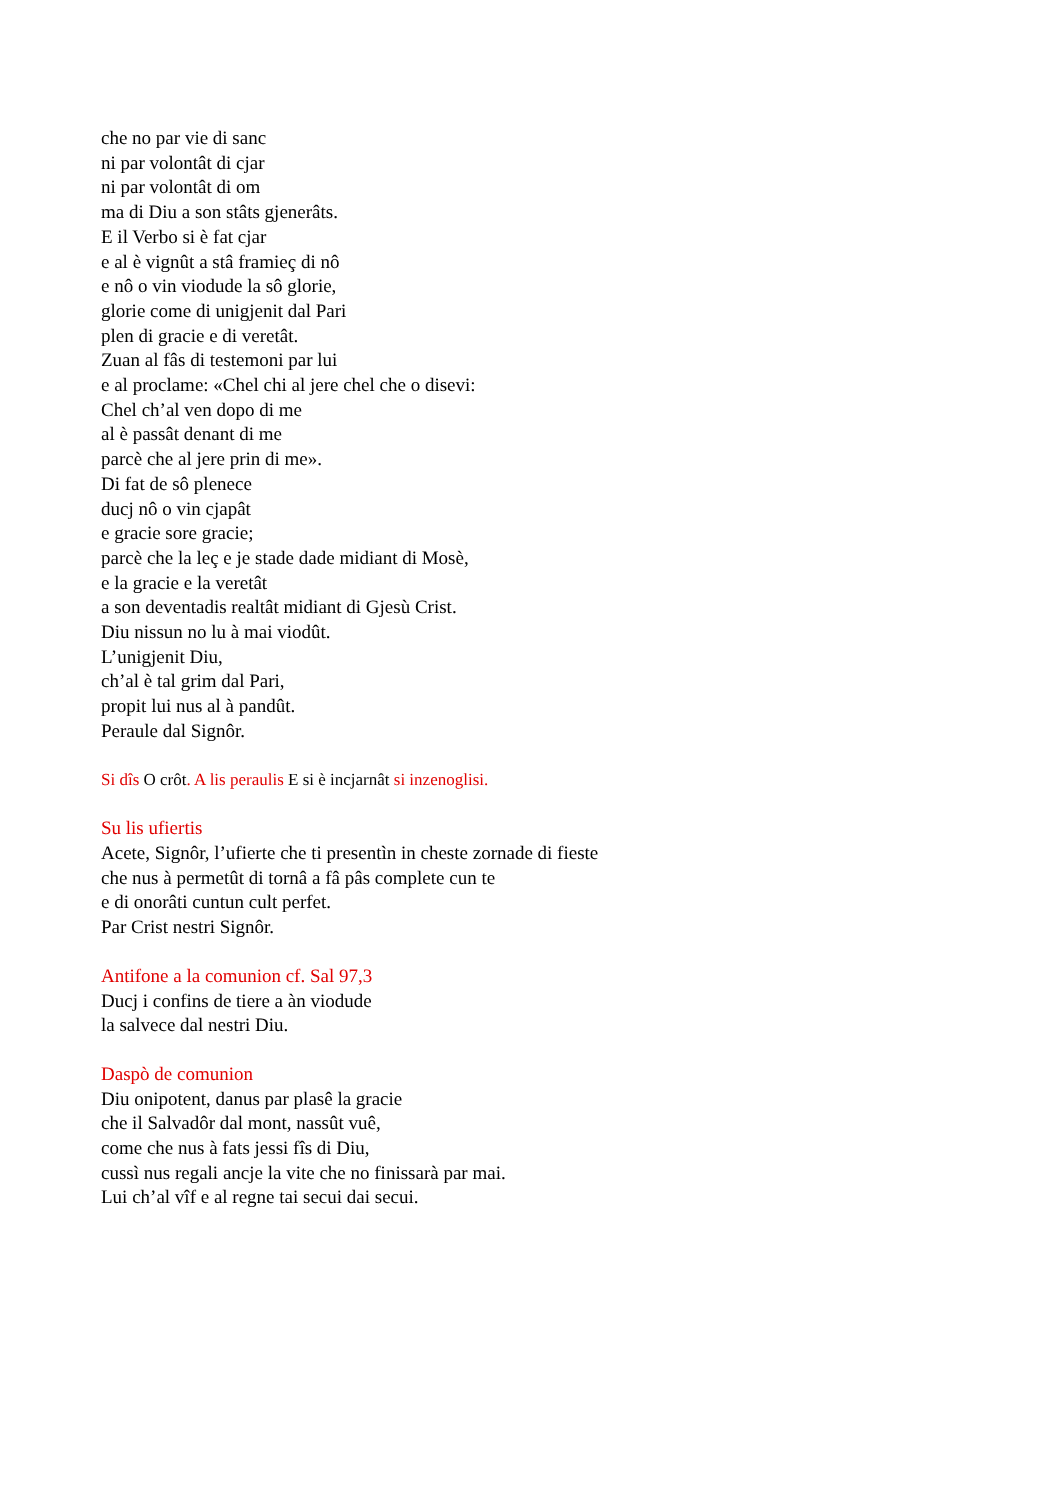che no par vie di sanc
ni par volontât di cjar
ni par volontât di om
ma di Diu a son stâts gjenerâts.
E il Verbo si è fat cjar
e al è vignût a stâ framieç di nô
e nô o vin viodude la sô glorie,
glorie come di unigjenit dal Pari
plen di gracie e di veretât.
Zuan al fâs di testemoni par lui
e al proclame: «Chel chi al jere chel che o disevi:
Chel ch’al ven dopo di me
al è passât denant di me
parcè che al jere prin di me».
Di fat de sô plenece
ducj nô o vin cjapât
e gracie sore gracie;
parcè che la leç e je stade dade midiant di Mosè,
e la gracie e la veretât
a son deventadis realtât midiant di Gjesù Crist.
Diu nissun no lu à mai viodût.
L’unigjenit Diu,
ch’al è tal grim dal Pari,
propit lui nus al à pandût.
Peraule dal Signôr.
Si dîs O crôt. A lis peraulis E si è incjarnât si inzenoglisi.
Su lis ufiertis
Acete, Signôr, l’ufierte che ti presentìn in cheste zornade di fieste
che nus à permetût di tornâ a fâ pâs complete cun te
e di onorâti cuntun cult perfet.
Par Crist nestri Signôr.
Antifone a la comunion cf. Sal 97,3
Ducj i confins de tiere a àn viodude
la salvece dal nestri Diu.
Daspò de comunion
Diu onipotent, danus par plasê la gracie
che il Salvadôr dal mont, nassût vuê,
come che nus à fats jessi fîs di Diu,
cussì nus regali ancje la vite che no finissarà par mai.
Lui ch’al vîf e al regne tai secui dai secui.